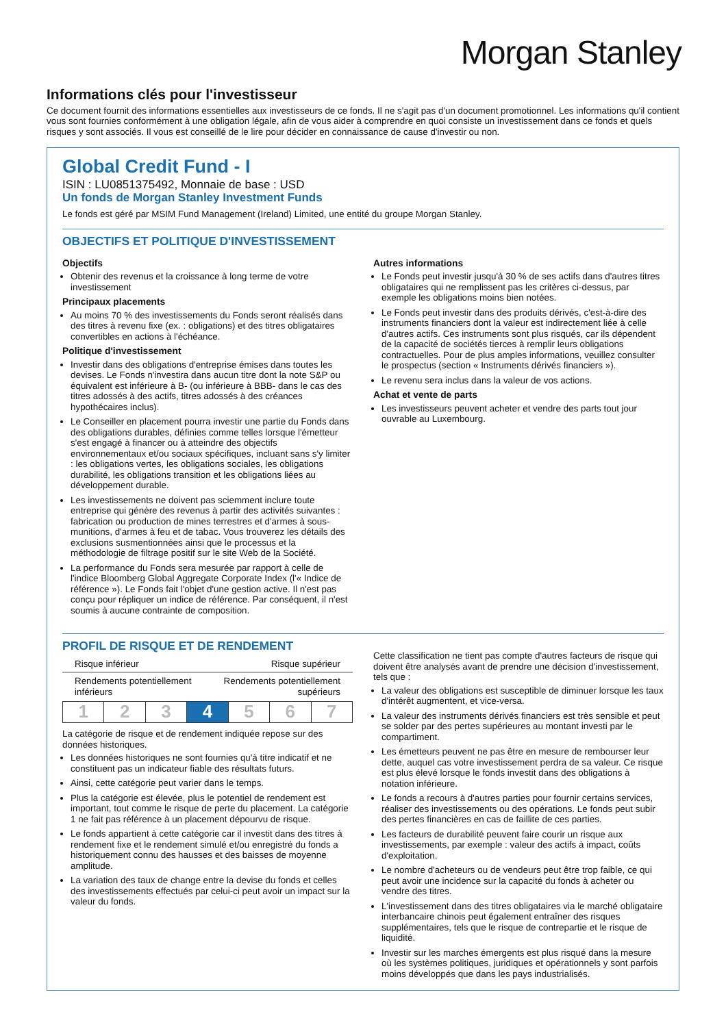Morgan Stanley
Informations clés pour l'investisseur
Ce document fournit des informations essentielles aux investisseurs de ce fonds. Il ne s'agit pas d'un document promotionnel. Les informations qu'il contient vous sont fournies conformément à une obligation légale, afin de vous aider à comprendre en quoi consiste un investissement dans ce fonds et quels risques y sont associés. Il vous est conseillé de le lire pour décider en connaissance de cause d'investir ou non.
Global Credit Fund - I
ISIN : LU0851375492, Monnaie de base : USD
Un fonds de Morgan Stanley Investment Funds
Le fonds est géré par MSIM Fund Management (Ireland) Limited, une entité du groupe Morgan Stanley.
OBJECTIFS ET POLITIQUE D'INVESTISSEMENT
Objectifs
Obtenir des revenus et la croissance à long terme de votre investissement
Principaux placements
Au moins 70 % des investissements du Fonds seront réalisés dans des titres à revenu fixe (ex. : obligations) et des titres obligataires convertibles en actions à l'échéance.
Politique d'investissement
Investir dans des obligations d'entreprise émises dans toutes les devises. Le Fonds n'investira dans aucun titre dont la note S&P ou équivalent est inférieure à B- (ou inférieure à BBB- dans le cas des titres adossés à des actifs, titres adossés à des créances hypothécaires inclus).
Le Conseiller en placement pourra investir une partie du Fonds dans des obligations durables, définies comme telles lorsque l'émetteur s'est engagé à financer ou à atteindre des objectifs environnementaux et/ou sociaux spécifiques, incluant sans s'y limiter : les obligations vertes, les obligations sociales, les obligations durabilité, les obligations transition et les obligations liées au développement durable.
Les investissements ne doivent pas sciemment inclure toute entreprise qui génère des revenus à partir des activités suivantes : fabrication ou production de mines terrestres et d'armes à sous-munitions, d'armes à feu et de tabac. Vous trouverez les détails des exclusions susmentionnées ainsi que le processus et la méthodologie de filtrage positif sur le site Web de la Société.
La performance du Fonds sera mesurée par rapport à celle de l'indice Bloomberg Global Aggregate Corporate Index (l'« Indice de référence »). Le Fonds fait l'objet d'une gestion active. Il n'est pas conçu pour répliquer un indice de référence. Par conséquent, il n'est soumis à aucune contrainte de composition.
Autres informations
Le Fonds peut investir jusqu'à 30 % de ses actifs dans d'autres titres obligataires qui ne remplissent pas les critères ci-dessus, par exemple les obligations moins bien notées.
Le Fonds peut investir dans des produits dérivés, c'est-à-dire des instruments financiers dont la valeur est indirectement liée à celle d'autres actifs. Ces instruments sont plus risqués, car ils dépendent de la capacité de sociétés tierces à remplir leurs obligations contractuelles. Pour de plus amples informations, veuillez consulter le prospectus (section « Instruments dérivés financiers »).
Le revenu sera inclus dans la valeur de vos actions.
Achat et vente de parts
Les investisseurs peuvent acheter et vendre des parts tout jour ouvrable au Luxembourg.
PROFIL DE RISQUE ET DE RENDEMENT
Risque inférieur Risque supérieur
Rendements potentiellement
inférieurs Rendements potentiellement
supérieurs
| 1 | 2 | 3 | 4 | 5 | 6 | 7 |
La catégorie de risque et de rendement indiquée repose sur des données historiques.
Les données historiques ne sont fournies qu'à titre indicatif et ne constituent pas un indicateur fiable des résultats futurs.
Ainsi, cette catégorie peut varier dans le temps.
Plus la catégorie est élevée, plus le potentiel de rendement est important, tout comme le risque de perte du placement. La catégorie 1 ne fait pas référence à un placement dépourvu de risque.
Le fonds appartient à cette catégorie car il investit dans des titres à rendement fixe et le rendement simulé et/ou enregistré du fonds a historiquement connu des hausses et des baisses de moyenne amplitude.
La variation des taux de change entre la devise du fonds et celles des investissements effectués par celui-ci peut avoir un impact sur la valeur du fonds.
Cette classification ne tient pas compte d'autres facteurs de risque qui doivent être analysés avant de prendre une décision d'investissement, tels que :
La valeur des obligations est susceptible de diminuer lorsque les taux d'intérêt augmentent, et vice-versa.
La valeur des instruments dérivés financiers est très sensible et peut se solder par des pertes supérieures au montant investi par le compartiment.
Les émetteurs peuvent ne pas être en mesure de rembourser leur dette, auquel cas votre investissement perdra de sa valeur. Ce risque est plus élevé lorsque le fonds investit dans des obligations à notation inférieure.
Le fonds a recours à d'autres parties pour fournir certains services, réaliser des investissements ou des opérations. Le fonds peut subir des pertes financières en cas de faillite de ces parties.
Les facteurs de durabilité peuvent faire courir un risque aux investissements, par exemple : valeur des actifs à impact, coûts d'exploitation.
Le nombre d'acheteurs ou de vendeurs peut être trop faible, ce qui peut avoir une incidence sur la capacité du fonds à acheter ou vendre des titres.
L'investissement dans des titres obligataires via le marché obligataire interbancaire chinois peut également entraîner des risques supplémentaires, tels que le risque de contrepartie et le risque de liquidité.
Investir sur les marches émergents est plus risqué dans la mesure où les systèmes politiques, juridiques et opérationnels y sont parfois moins développés que dans les pays industrialisés.